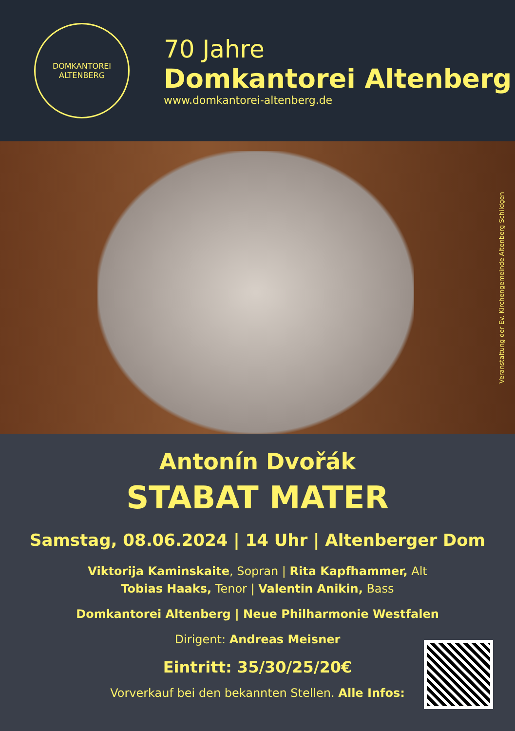DOMKANTOREI
ALTENBERG
70 Jahre
Domkantorei Altenberg
www.domkantorei-altenberg.de
Veranstaltung der Ev. Kirchengemeinde Altenberg Schildgen
Antonín Dvořák
STABAT MATER
Samstag, 08.06.2024 | 14 Uhr | Altenberger Dom
Viktorija Kaminskaite, Sopran | Rita Kapfhammer, Alt
Tobias Haaks, Tenor | Valentin Anikin, Bass
Domkantorei Altenberg | Neue Philharmonie Westfalen
Dirigent: Andreas Meisner
Eintritt: 35/30/25/20€
Vorverkauf bei den bekannten Stellen. Alle Infos: